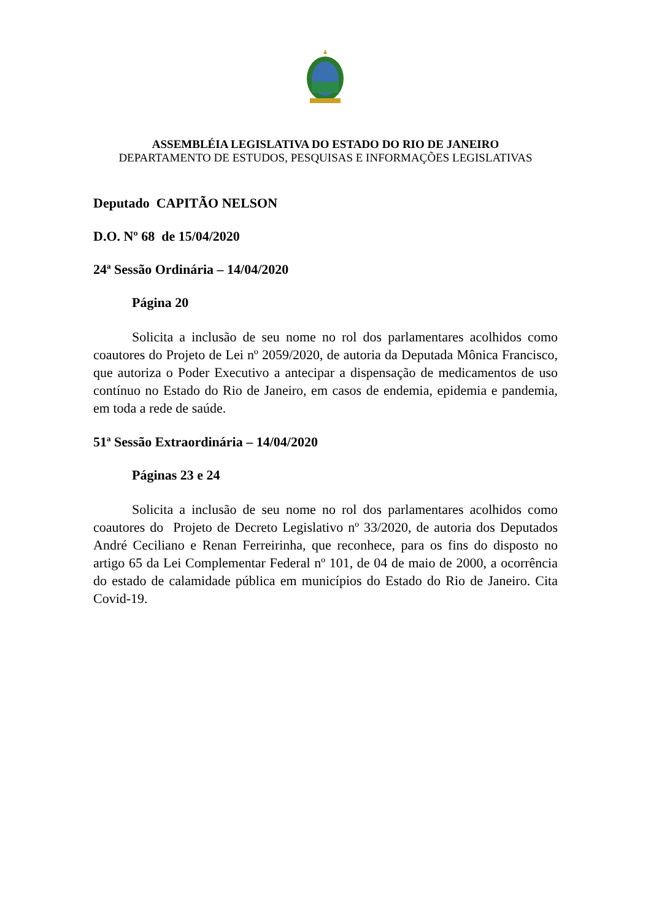ASSEMBLÉIA LEGISLATIVA DO ESTADO DO RIO DE JANEIRO
DEPARTAMENTO DE ESTUDOS, PESQUISAS E INFORMAÇÕES LEGISLATIVAS
Deputado CAPITÃO NELSON
D.O. Nº 68 de 15/04/2020
24ª Sessão Ordinária – 14/04/2020
Página 20
Solicita a inclusão de seu nome no rol dos parlamentares acolhidos como coautores do Projeto de Lei nº 2059/2020, de autoria da Deputada Mônica Francisco, que autoriza o Poder Executivo a antecipar a dispensação de medicamentos de uso contínuo no Estado do Rio de Janeiro, em casos de endemia, epidemia e pandemia, em toda a rede de saúde.
51ª Sessão Extraordinária – 14/04/2020
Páginas 23 e 24
Solicita a inclusão de seu nome no rol dos parlamentares acolhidos como coautores do Projeto de Decreto Legislativo nº 33/2020, de autoria dos Deputados André Ceciliano e Renan Ferreirinha, que reconhece, para os fins do disposto no artigo 65 da Lei Complementar Federal nº 101, de 04 de maio de 2000, a ocorrência do estado de calamidade pública em municípios do Estado do Rio de Janeiro. Cita Covid-19.